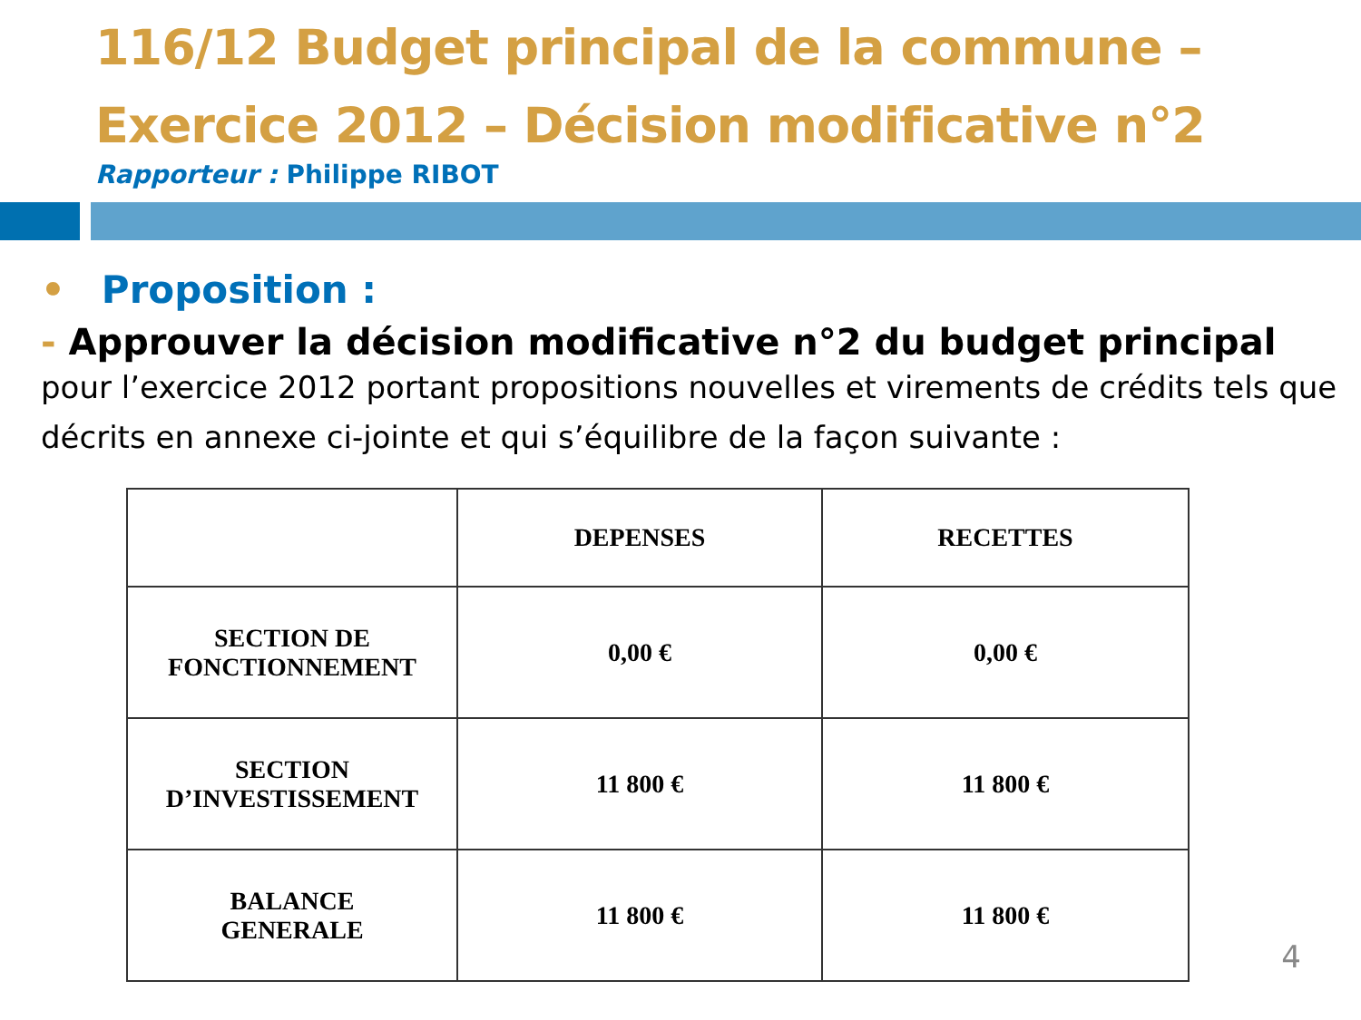116/12 Budget principal de la commune – Exercice 2012 – Décision modificative n°2
Rapporteur : Philippe RIBOT
• Proposition :
- Approuver la décision modificative n°2 du budget principal
pour l’exercice 2012 portant propositions nouvelles et virements de crédits tels que décrits en annexe ci-jointe et qui s’équilibre de la façon suivante :
| | DEPENSES | RECETTES |
| --- | --- | --- |
| SECTION DE FONCTIONNEMENT | 0,00 € | 0,00 € |
| SECTION D’INVESTISSEMENT | 11 800 € | 11 800 € |
| BALANCE GENERALE | 11 800 € | 11 800 € |
4